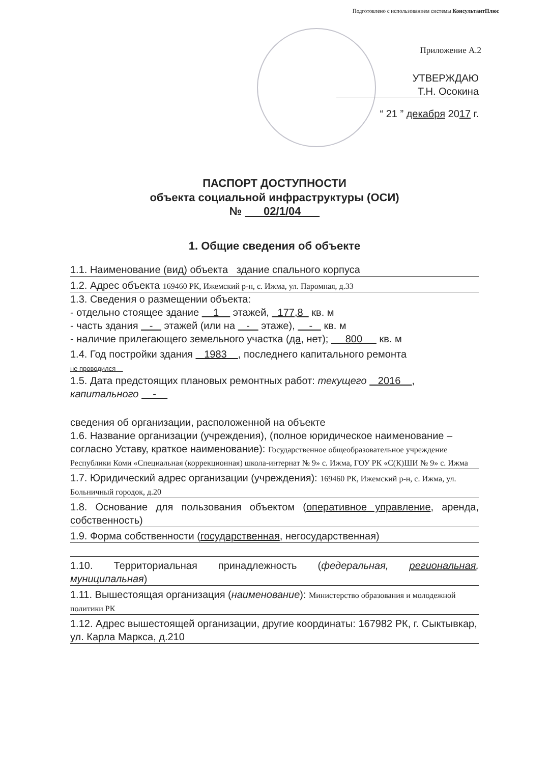Подготовлено с использованием системы КонсультантПлюс
Приложение А.2
УТВЕРЖДАЮ
Т.Н. Осокина
“ 21 ” декабря 2017 г.
ПАСПОРТ ДОСТУПНОСТИ
объекта социальной инфраструктуры (ОСИ)
№ 02/1/04
1. Общие сведения об объекте
1.1. Наименование (вид) объекта здание спального корпуса
1.2. Адрес объекта 169460 РК, Ижемский р-н, с. Ижма, ул. Паромная, д.33
1.3. Сведения о размещении объекта:
- отдельно стоящее здание 1 этажей, 177,8 кв. м
- часть здания - этажей (или на - этаже), - кв. м
- наличие прилегающего земельного участка (да, нет); 800 кв. м
1.4. Год постройки здания 1983 , последнего капитального ремонта
не проводился
1.5. Дата предстоящих плановых ремонтных работ: текущего 2016 , капитального -
сведения об организации, расположенной на объекте
1.6. Название организации (учреждения), (полное юридическое наименование – согласно Уставу, краткое наименование): Государственное общеобразовательное учреждение Республики Коми «Специальная (коррекционная) школа-интернат № 9» с. Ижма, ГОУ РК «С(К)ШИ № 9» с. Ижма
1.7. Юридический адрес организации (учреждения): 169460 РК, Ижемский р-н, с. Ижма, ул. Больничный городок, д.20
1.8. Основание для пользования объектом (оперативное управление, аренда, собственность)
1.9. Форма собственности (государственная, негосударственная)
1.10. Территориальная принадлежность (федеральная, региональная, муниципальная)
1.11. Вышестоящая организация (наименование): Министерство образования и молодежной политики РК
1.12. Адрес вышестоящей организации, другие координаты: 167982 РК, г. Сыктывкар, ул. Карла Маркса, д.210